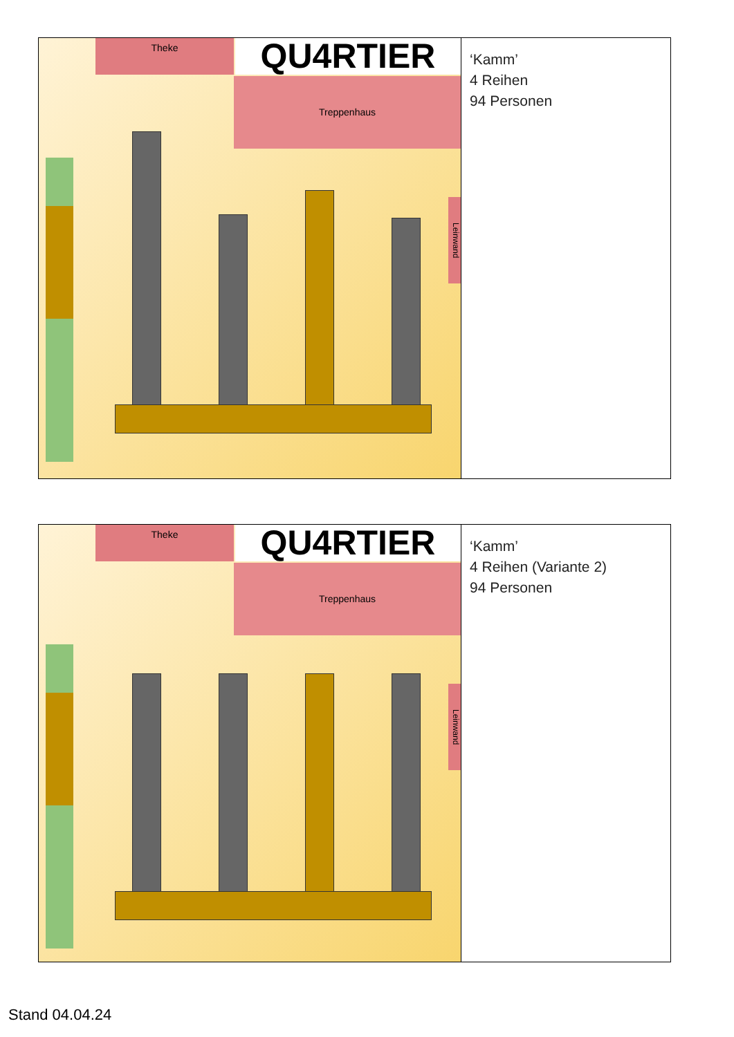Theke QU4RTIER
Treppenhaus
Leinwand
‘Kamm’
4 Reihen
94 Personen
Theke QU4RTIER
Treppenhaus
Leinwand
‘Kamm’
4 Reihen (Variante 2)
94 Personen
Stand 04.04.24